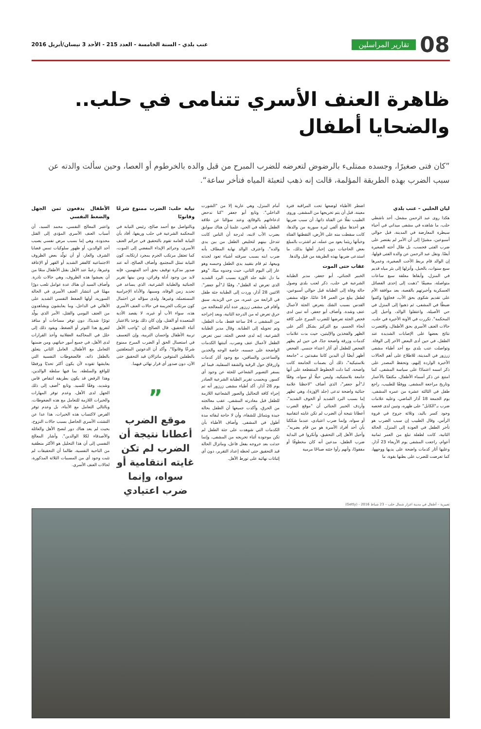08 تقارير المراسلين
عنب بلدي - السنة الخامسة - العدد 215 - الأحد 3 نيسان/أبريل 2016
ظاهرة العنف الأسري تتنامى في حلب..
والضحايا أطفال
”كان فتى صغيرًا، وجسده ممتلىء بالرضوض لتعرضه للضرب المبرح من قبل والده بالخرطوم أو العصا، وحين سألت والدته عن سبب الضرب بهذه الطريقة المؤلمة، قالت إنه ذهب لتعبئة المياه فتأخر ساعة“.
ليان الحلبي – عنب بلدي
هكذا روى عبد الرحمن مشعل، أحد ناشطي حلب، ما شاهده في مشفى ميداني في أحياء سيطرة المعارضة في المدينة، قبل حوالي أسبوعين، مشيرًا إلى أن الأمر لم يقتصر على ضرب الفتى فحسب، بل طال أخته الصغيرة أيضًا. ونقل عبد الرحمن عن والدة الفتى قولها، إن الوالد قام بربط الأخت الصغيرة، وعمرها سبع سنوات، بالحبل، وأنزلها إلى بئر مياه قديم في المنزل، وأبقاها معلقة سبع ساعات متواصلة، مضيفًا "ذهبت إلى إحدى الفصائل العسكرية وأخبرتهم بالقصة، بعد موافقة الأم على تقديم شكوى بحق الأب، فجاؤوا وكتبوا ضبطًا في المشفى، ثم ذهبوا إلى المنزل في حي الأصيلة، واعتقلوا الوالد، وأحيل إلى المحكمة". تكررت في الآونة الأخيرة في حلب، حالات العنف الأسري بحق الأطفال، واقتصرت نتائج بعضها على الإصابات الشديدة عند الطفل، في حين أدى البعض الآخر إلى الوفاة. وتواصلت عنب بلدي مع أحد أطباء مشفى زرزور في المدينة، للاطلاع على أهم الحالات الأخيرة الواردة إليهم، وتحفظ المصدر على ذكر اسمه اعتمادًا على سياسة المشفى، كما امتنع عن ذكر أسماء الأطفال، مكتفيًا بالأعمار وتاريخ مراجعة المشفى. ووفقًا للطبيب، راجع طفل في الثالثة عشرة من عمره المشفى، يوم الجمعة 18 آذار الماضي، وعليه علامات ضرب بـ"الكابل" على ظهره، وتبين لدى فحصه وجود كسر باليد، وثلاثة جروح في فروة الرأس، وقال الطبيب إن سبب الضرب هو تأخر الطفل في العودة إلى المنزل. الحالة الثانية، كانت لطفلة تبلغ من العمر ثمانية أعوام، راجعت المشفى يوم الأربعاء 23 آذار، وعليها آثار كدمات واضحة على يديها ووجهها، كما تعرضت للضرب على بطنها بقوة، ما
اضطر الأطباء لوضعها تحت المراقبة فترة معينة، قبل أن يتم تخريجها من المشفى. وروى الطبيب نقلًا عن الفتاة ذاتها، أن سبب ضربها هو أخذها مبلغ ألفي ليرة سورية من والدها، كانت سقطت منه على الأرض، التقطتها الفتاة وخبأتها ريثما يعود من عمله، ثم اشترت بالمبلغ بعض الحاجيات دون إخبار أهلها بذلك، ما استدعى ضربها بهذه الطريقة من قبل والدها.
عقاب حتى الموت
الخبير الجنائي، أبو جعفر، مدير الطبابة الشرعية في حلب، ذكر لعنب بلدي وصول حالة وفاة إلى الطبابة قبل حوالي أسبوعين، لطفل يبلغ من العمر 14 عامًا، حوّله مشفى القدس بسبب الشك بتعرض الجثة لأعمال عنف وشدة. وأضاف أبو جعفر، أنه تبين لدى فحص الجثة تعرضها للضرب المبرح على كافة أنحاء الجسم، مع التركيز بشكل أكبر على الظهر والفخذين والإليتين، حيث بدت علامات كدمات وزرقة واضحة جدًا، في حين لم يظهر الفحص للطفل أي آثار اعتداء جنسي. الفحص أظهر أيضًا أن اليدين كانتا مقيدتين بـ "جامعة بلاستيكية"، ذلك أن بصمات الجامعة كانت واضحة، كما دلت الخطوط المتقطعة على أنها جامعة بلاستيكية، وليس حبلًا أو سواه، وفقًا لـ"أبو جعفر"، الذي أضاف "لاحظنا علامة جنائية واضحة تدعى (جلد الإوزة)، وهي تظهر إما بسبب البرد الشديد أو الخوف الشديد". وأردف الخبير الجنائي أن "موقع الضرب أعطانا نتيجة أن الضرب لم تكن غايته انتقامية أو سواه، وإنما ضرب اعتيادي، عندما شككنا بأن أحد أفراد الأسرة هو من قام بضربه". وأحيل الأهل إلى التحقيق، وأنكروا في البداية ضرب الطفل، مدعين أنه كان مخطوفًا أو مفقودًا، وأنهم رأوا جثته صباحًا مرمية
أمام المنزل، وهي عارية إلا من "الشورت الداخلي". وتابع أبو جعفر "كنا ندحض ادعاءاتهم بالوقائع، وعند سؤالنا عن علاقة الطفل بأهله في الحي، علمنا أن هناك سوابق بضرب الأب لابنه، لدرجة أن الناس كانت تتدخل بينهم لتخليص الطفل من بين يدي والده". واعترف الوالد نهاية المطاف بأنه ضرب ابنه بسبب سرقته أشياء تعود لجدته وبيعها، ثم قام بتقييد يدي الطفل وحبسه وهو عار إلى اليوم الثاني، حيث وجدوه ميتًا، "وهو ما دل عليه جلد الإوزة بسبب البرد الشديد الذي تعرض له الطفل"، وفقًا لـ"أبو جعفر". الاثنين 28 آذار، وردت إلى الطبابة جثة طفل في الرابعة من عمره، من حي الزبدية، سبق وأقام في مشفى زرزور عدة أيام للمعالجة من حرق تعرض له من الدرجة الثانية، وبعد إخراجه من المشفى بـ 24 ساعة فقط، مات الطفل، وتم تحويله إلى الطبابة. وقال مدير الطبابة الشرعية، إنه لدى فحص الجثة، تبين تعرض الطفل لأعمال عنف وضرب، أثبتتها الكدمات الواضحة على جسمه، خاصة الوجه والخدين والساعدين والساقين، مع وجود آثار كدمات وازرقاق حول الرقبة والشفة السفلية، فيما لم يسفر التصوير الشعاعي للجثة عن وجود أي كسور. وبحسب تقرير الطبابة الشرعية الصادر يوم 28 آذار، أكد أطباء مشفى زرزور أنه تم إجراء كافة التحاليل والصور الشعاعية اللازمة للطفل قبل مغادرته المشفى، عقب معالجته من الحرق، وأكدت جميعها أن الطفل بحالة جيدة ويتماثل للشفاء، وأن لا حاجة لبقائه مدة أطول في المشفى. وأضاف الأطباء بأن الكدمات التي شوهدت على جثة الطفل لم تكن موجودة أثناء تخريجه من المشفى، وإنما حدثت بعد خروجه بفعل فاعل، وماتزال الحالة قيد التحقيق حتى لحظة إعداد التقرير، دون أي إثباتات نهائية على تورط الأهل.
نيابة حلب: الضرب ممنوع شرعًا وقانونًا
وبالتواصل مع أحمد صالح، رئيس النيابة في المحكمة الشرعية في حلب وريفها، أفاد بأن النيابة العامة تقوم بالتحقيق في جرائم العنف الأسري، وجرائم الإيذاء المفضي إلى الموت، كما تعتقل مرتكب الجرم بمجرد ارتكابه، كون النيابة تمثل المجتمع. وأضاف الصالح، أنه عند صدور مذكرة توقيف بحق أحد المتهمين، فإنه لابد من وجود أدلة وقرائن، ومن بينها تقرير الجنائية والطبابة الشرعية، الذي يساعد في تحديد زمن الوفاة، وسببها، والأداة الإجرامية المستعملة، وغيرها. ولدى سؤاله عن احتمال كون مرتكب الجريمة في حالات العنف الأسري هذه، سواء الأب أو غيره، لا يقصد الأذية المتعمدة أو القتل، وإن كان ذلك يؤخذ بالاعتبار أثناء التحقيق، قال الصالح إن "واجب الأهل تربية الأطفال وإحسان التربية، وإن التعسف في استعمال الحق أو الضرب المبرح ممنوع شرعًا وقانونًا". وأكد أن الدعوتين المتعلقتين بالطفلين المتوفين ماتزالان قيد التحقيق حتى الآن، دون صدور أي قرار نهائي فيهما.
”
موقع الضرب أعطانا نتيجة أن الضرب لم تكن غايته انتقامية أو سواه، وإنما ضرب اعتيادي
الأطفال يدفعون ثمن الجهل والضغط النفسي
واعتبر المعالج النفسي، محمد السيد، أن أسباب العنف الأسري المؤدي إلى القتل محدودة، وهي إما بسبب مرض نفسي يصيب أحد الوالدين، أو ظهور سلوكيات تمس قضايا الشرف والعار، أو أن تولّد بعض الظروف الاجتماعية كالفقر الشديد أو القهر أو الإعاقة وغيرها، رغبةً عند الأهل بقتل الأطفال منعًا من أن يعيشوا هذه الظروف، وهي حالات نادرة. وأضاف السيد أن هناك عدة عوامل تلعب دورًا مهمًا في انتشار العنف الأسري في الحالة السورية، أولها الضغط النفسي الشديد على الأهالي في الداخل، وما يعايشون ويشاهدون من العنف اليومي والقتل، الأمر الذي يولّد توترًا شديدًا، دون توفر مساحات أو منافذ لتفريغ هذا التوتر أو الضغط، ويقود ذلك إلى خلل في المحاكمة العقلانية وأخذ القرارات لدى الأهل، في جميع أمور حياتهم، ومن ضمنها التعامل مع الأطفال. العامل الثاني يتعلق بالطفل ذاته، فالضغوطات النفسية التي يعايشها تقوده لأن يكون أكثر تحديًا ورفضًا للواقع والسلطة، بما فيها سلطة الوالدين، وهذا الرفض قد يكون بطريقة انتقاص قاس وشديد، وفقًا للسيد. وتابع "أضف إلى ذلك الجهل لدى الأهل، وعدم توفر المهارات والخبرات اللازمة للتعامل مع هذه الضغوطات، وبالتالي التعامل مع الأبناء، بل وعدم توفر الفرص لاكتساب هذه الخبرات، هذا عدا عن التشتت الأسري الحاصل بسبب حالات النزوح، بحيث لم يعد هناك دور لنصح الأهل والعائلة والأصدقاء لكلا الوالدين". وأشار المعالج النفسي إلى أن هذا التحليل هو الأكثر منطقية من الناحية النفسية، طالما أن التحقيقات لم تثبت وجود أي من المسببات الثلاثة المذكورة، لحالات العنف الأسري.
تعبيرية – أطفال في مدينة اعزاز شمال حلب – 23 شباط 2016 - (Getty)